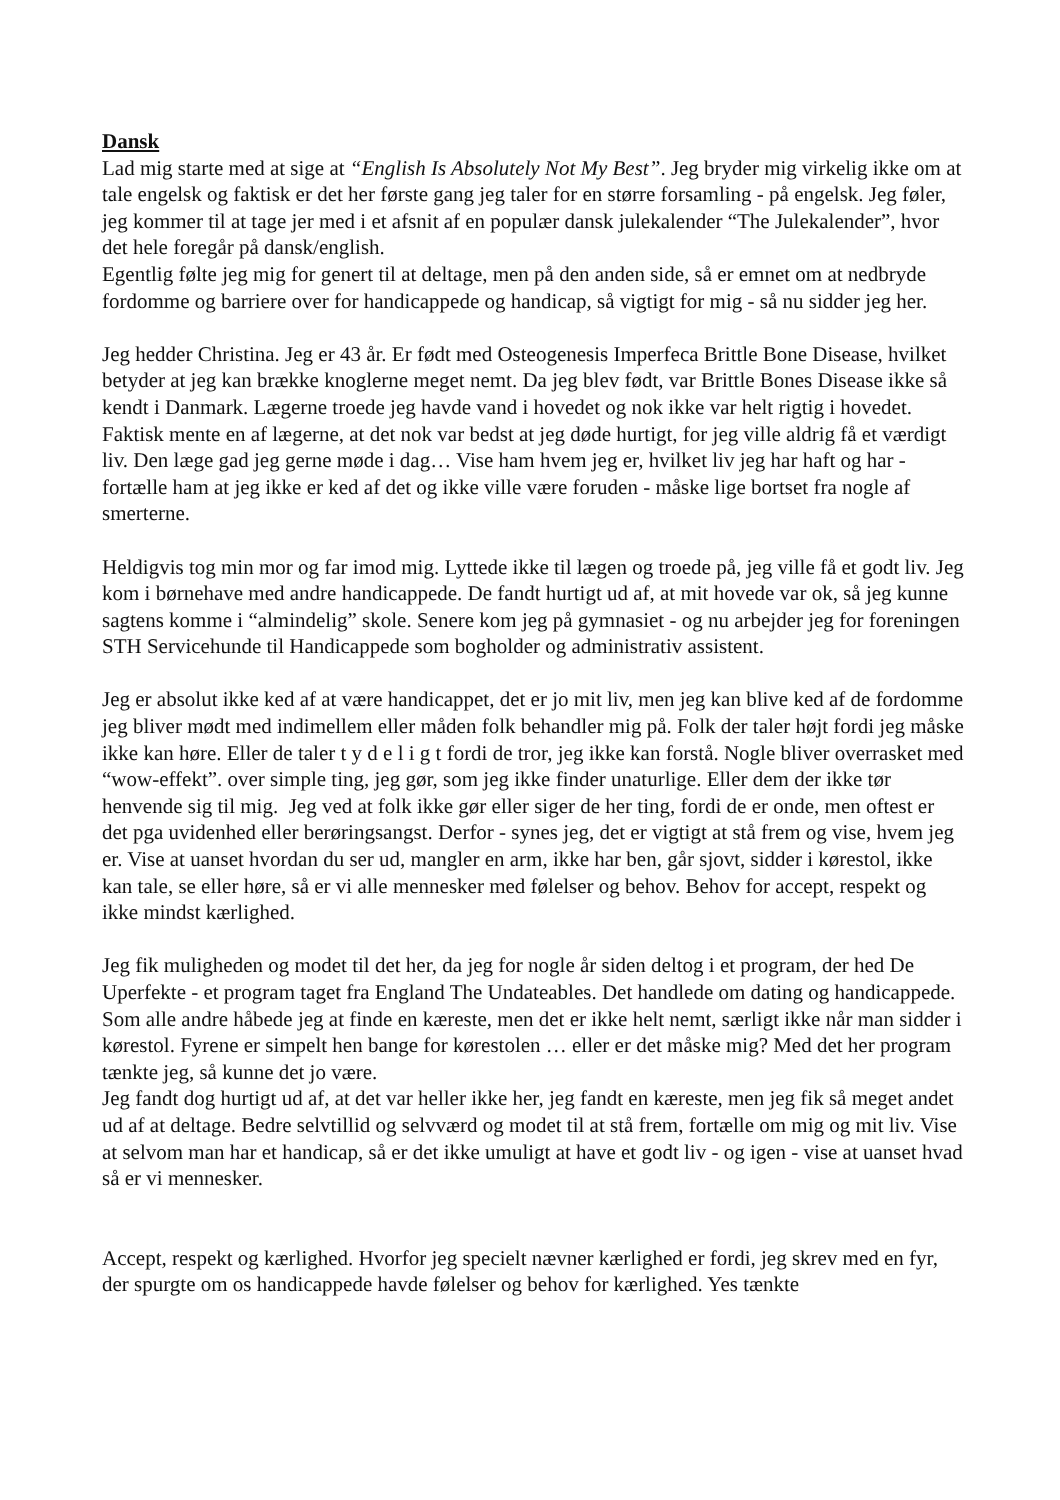Dansk
Lad mig starte med at sige at “English Is Absolutely Not My Best”. Jeg bryder mig virkelig ikke om at tale engelsk og faktisk er det her første gang jeg taler for en større forsamling - på engelsk. Jeg føler, jeg kommer til at tage jer med i et afsnit af en populær dansk julekalender “The Julekalender”, hvor det hele foregår på dansk/english.
Egentlig følte jeg mig for genert til at deltage, men på den anden side, så er emnet om at nedbryde fordomme og barriere over for handicappede og handicap, så vigtigt for mig - så nu sidder jeg her.
Jeg hedder Christina. Jeg er 43 år. Er født med Osteogenesis Imperfeca Brittle Bone Disease, hvilket betyder at jeg kan brække knoglerne meget nemt. Da jeg blev født, var Brittle Bones Disease ikke så kendt i Danmark. Lægerne troede jeg havde vand i hovedet og nok ikke var helt rigtig i hovedet. Faktisk mente en af lægerne, at det nok var bedst at jeg døde hurtigt, for jeg ville aldrig få et værdigt liv. Den læge gad jeg gerne møde i dag… Vise ham hvem jeg er, hvilket liv jeg har haft og har - fortælle ham at jeg ikke er ked af det og ikke ville være foruden - måske lige bortset fra nogle af smerterne.
Heldigvis tog min mor og far imod mig. Lyttede ikke til lægen og troede på, jeg ville få et godt liv. Jeg kom i børnehave med andre handicappede. De fandt hurtigt ud af, at mit hovede var ok, så jeg kunne sagtens komme i “almindelig” skole. Senere kom jeg på gymnasiet - og nu arbejder jeg for foreningen STH Servicehunde til Handicappede som bogholder og administrativ assistent.
Jeg er absolut ikke ked af at være handicappet, det er jo mit liv, men jeg kan blive ked af de fordomme jeg bliver mødt med indimellem eller måden folk behandler mig på. Folk der taler højt fordi jeg måske ikke kan høre. Eller de taler t y d e l i g t fordi de tror, jeg ikke kan forstå. Nogle bliver overrasket med “wow-effekt”. over simple ting, jeg gør, som jeg ikke finder unaturlige. Eller dem der ikke tør henvende sig til mig. Jeg ved at folk ikke gør eller siger de her ting, fordi de er onde, men oftest er det pga uvidenhed eller berøringsangst. Derfor - synes jeg, det er vigtigt at stå frem og vise, hvem jeg er. Vise at uanset hvordan du ser ud, mangler en arm, ikke har ben, går sjovt, sidder i kørestol, ikke kan tale, se eller høre, så er vi alle mennesker med følelser og behov. Behov for accept, respekt og ikke mindst kærlighed.
Jeg fik muligheden og modet til det her, da jeg for nogle år siden deltog i et program, der hed De Uperfekte - et program taget fra England The Undateables. Det handlede om dating og handicappede. Som alle andre håbede jeg at finde en kæreste, men det er ikke helt nemt, særligt ikke når man sidder i kørestol. Fyrene er simpelt hen bange for kørestolen … eller er det måske mig? Med det her program tænkte jeg, så kunne det jo være.
Jeg fandt dog hurtigt ud af, at det var heller ikke her, jeg fandt en kæreste, men jeg fik så meget andet ud af at deltage. Bedre selvtillid og selvværd og modet til at stå frem, fortælle om mig og mit liv. Vise at selvom man har et handicap, så er det ikke umuligt at have et godt liv - og igen - vise at uanset hvad så er vi mennesker.
Accept, respekt og kærlighed. Hvorfor jeg specielt nævner kærlighed er fordi, jeg skrev med en fyr, der spurgte om os handicappede havde følelser og behov for kærlighed. Yes tænkte